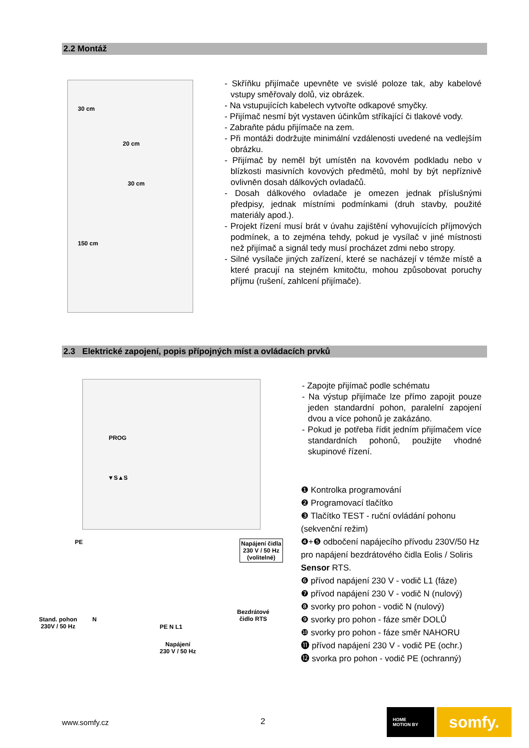2.2 Montáž
30 cm
20 cm
30 cm
150 cm
- Skříňku přijímače upevněte ve svislé poloze tak, aby kabelové vstupy směřovaly dolů, viz obrázek.
- Na vstupujících kabelech vytvořte odkapové smyčky.
- Přijímač nesmí být vystaven účinkům stříkající či tlakové vody.
- Zabraňte pádu přijímače na zem.
- Při montáži dodržujte minimální vzdálenosti uvedené na vedlejším obrázku.
- Přijímač by neměl být umístěn na kovovém podkladu nebo v blízkosti masivních kovových předmětů, mohl by být nepříznivě ovlivněn dosah dálkových ovladačů.
- Dosah dálkového ovladače je omezen jednak příslušnými předpisy, jednak místními podmínkami (druh stavby, použité materiály apod.).
- Projekt řízení musí brát v úvahu zajištění vyhovujících příjmových podmínek, a to zejména tehdy, pokud je vysílač v jiné místnosti než přijímač a signál tedy musí procházet zdmi nebo stropy.
- Silné vysílače jiných zařízení, které se nacházejí v témže místě a které pracují na stejném kmitočtu, mohou způsobovat poruchy příjmu (rušení, zahlcení přijímače).
2.3 Elektrické zapojení, popis přípojných míst a ovládacích prvků
PROG
▼S▲S
PE
Napájení čidla
230 V / 50 Hz
(volitelné)
Stand. pohon
230V / 50 Hz
N
PE N L1
Bezdrátové
čidlo RTS
Napájení
230 V / 50 Hz
- Zapojte přijímač podle schématu
- Na výstup přijímače lze přímo zapojit pouze jeden standardní pohon, paralelní zapojení dvou a více pohonů je zakázáno.
- Pokud je potřeba řídit jedním přijímačem více standardních pohonů, použijte vhodné skupinové řízení.
❶ Kontrolka programování
❷ Programovací tlačítko
❸ Tlačítko TEST - ruční ovládání pohonu (sekvenční režim)
❹+❺ odbočení napájecího přívodu 230V/50 Hz pro napájení bezdrátového čidla Eolis / Soliris Sensor RTS.
❻ přívod napájení 230 V - vodič L1 (fáze)
❼ přívod napájení 230 V - vodič N (nulový)
❽ svorky pro pohon - vodič N (nulový)
❾ svorky pro pohon - fáze směr DOLŮ
❿ svorky pro pohon - fáze směr NAHORU
⓫ přívod napájení 230 V - vodič PE (ochr.)
⓬ svorka pro pohon - vodič PE (ochranný)
www.somfy.cz 2
HOME
MOTION BY
somfy.